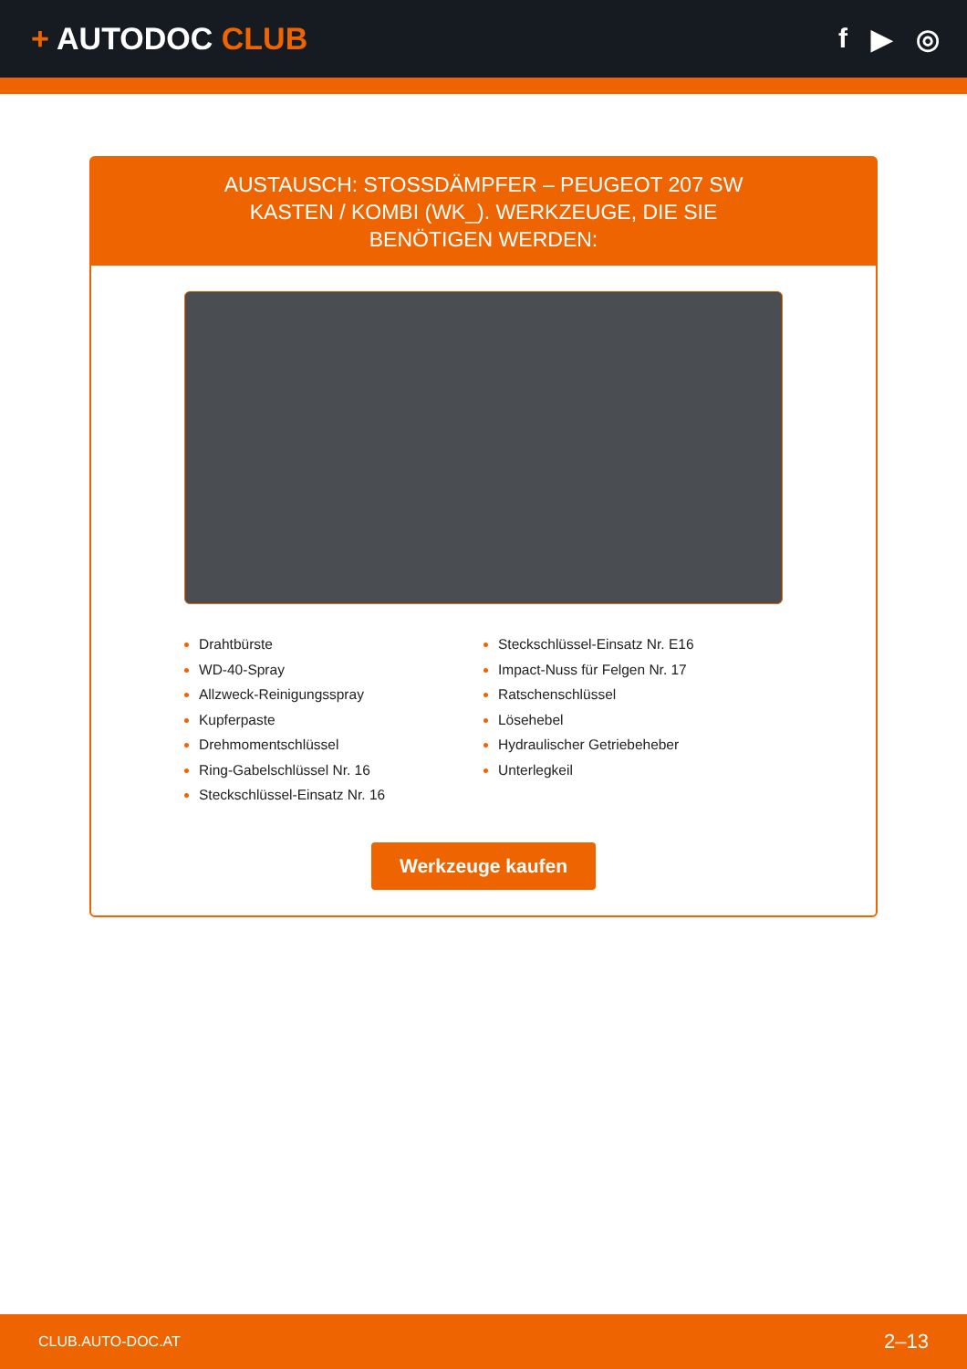+ AUTODOC CLUB f ▶ ◎
AUSTAUSCH: STOSSDÄMPFER – PEUGEOT 207 SW KASTEN / KOMBI (WK_). WERKZEUGE, DIE SIE BENÖTIGEN WERDEN:
Drahtbürste
WD-40-Spray
Allzweck-Reinigungsspray
Kupferpaste
Drehmomentschlüssel
Ring-Gabelschlüssel Nr. 16
Steckschlüssel-Einsatz Nr. 16
Steckschlüssel-Einsatz Nr. E16
Impact-Nuss für Felgen Nr. 17
Ratschenschlüssel
Lösehebel
Hydraulischer Getriebeheber
Unterlegkeil
Werkzeuge kaufen
CLUB.AUTO-DOC.AT 2–13